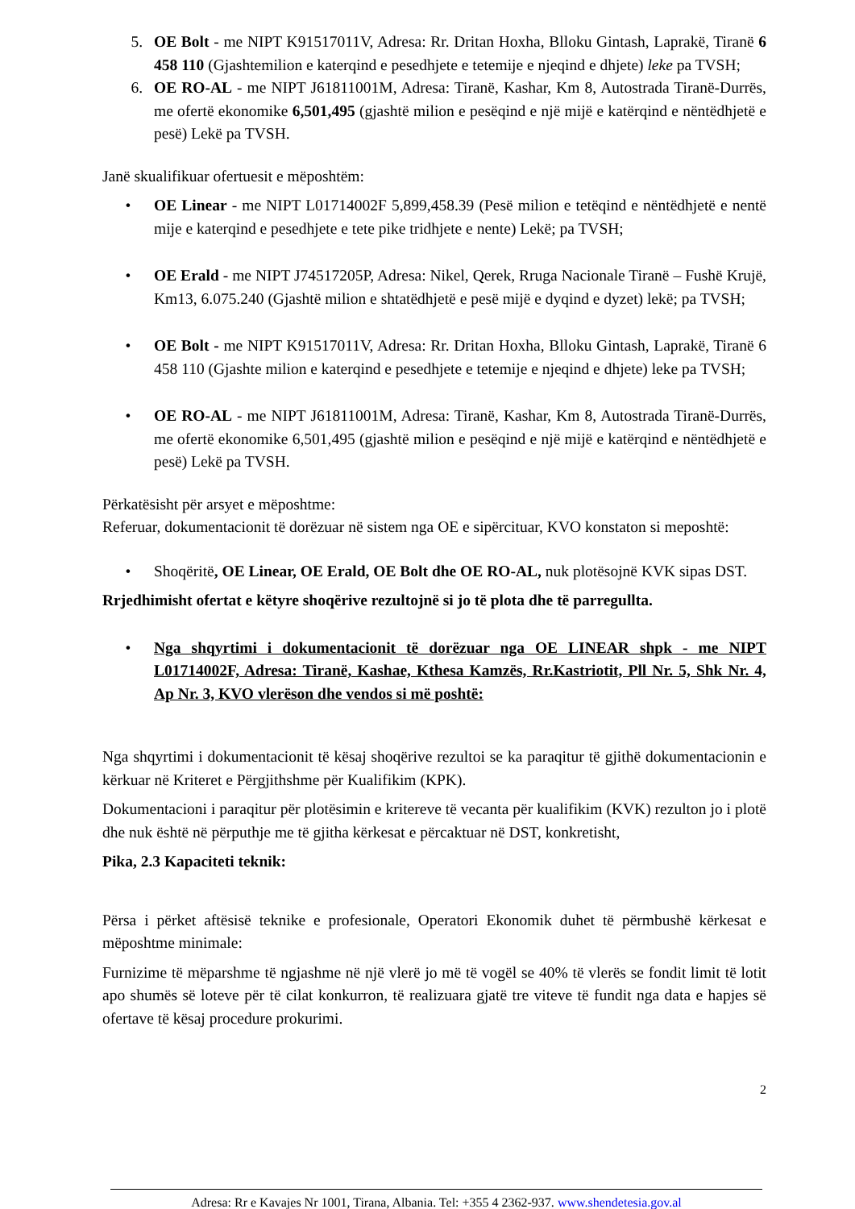5. OE Bolt - me NIPT K91517011V, Adresa: Rr. Dritan Hoxha, Blloku Gintash, Laprakë, Tiranë 6 458 110 (Gjashtemilion e katerqind e pesedhjete e tetemije e njeqind e dhjete) leke pa TVSH;
6. OE RO-AL - me NIPT J61811001M, Adresa: Tiranë, Kashar, Km 8, Autostrada Tiranë-Durrës, me ofertë ekonomike 6,501,495 (gjashtë milion e pesëqind e një mijë e katërqind e nëntëdhjetë e pesë) Lekë pa TVSH.
Janë skualifikuar ofertuesit e mëposhtëm:
• OE Linear - me NIPT L01714002F 5,899,458.39 (Pesë milion e tetëqind e nëntëdhjetë e nentë mije e katerqind e pesedhjete e tete pike tridhjete e nente) Lekë; pa TVSH;
• OE Erald - me NIPT J74517205P, Adresa: Nikel, Qerek, Rruga Nacionale Tiranë – Fushë Krujë, Km13, 6.075.240 (Gjashtë milion e shtatëdhjetë e pesë mijë e dyqind e dyzet) lekë; pa TVSH;
• OE Bolt - me NIPT K91517011V, Adresa: Rr. Dritan Hoxha, Blloku Gintash, Laprakë, Tiranë 6 458 110 (Gjashte milion e katerqind e pesedhjete e tetemije e njeqind e dhjete) leke pa TVSH;
• OE RO-AL - me NIPT J61811001M, Adresa: Tiranë, Kashar, Km 8, Autostrada Tiranë-Durrës, me ofertë ekonomike 6,501,495 (gjashtë milion e pesëqind e një mijë e katërqind e nëntëdhjetë e pesë) Lekë pa TVSH.
Përkatësisht për arsyet e mëposhtme:
Referuar, dokumentacionit të dorëzuar në sistem nga OE e sipërcituar, KVO konstaton si meposhtë:
• Shoqëritë, OE Linear, OE Erald, OE Bolt dhe OE RO-AL, nuk plotësojnë KVK sipas DST.
Rrjedhimisht ofertat e këtyre shoqërive rezultojnë si jo të plota dhe të parregullta.
• Nga shqyrtimi i dokumentacionit të dorëzuar nga OE LINEAR shpk - me NIPT L01714002F, Adresa: Tiranë, Kashae, Kthesa Kamzës, Rr.Kastriotit, Pll Nr. 5, Shk Nr. 4, Ap Nr. 3, KVO vlerëson dhe vendos si më poshtë:
Nga shqyrtimi i dokumentacionit të kësaj shoqërive rezultoi se ka paraqitur të gjithë dokumentacionin e kërkuar në Kriteret e Përgjithshme për Kualifikim (KPK).
Dokumentacioni i paraqitur për plotësimin e kritereve të vecanta për kualifikim (KVK) rezulton jo i plotë dhe nuk është në përputhje me të gjitha kërkesat e përcaktuar në DST, konkretisht,
Pika, 2.3 Kapaciteti teknik:
Përsa i përket aftësisë teknike e profesionale, Operatori Ekonomik duhet të përmbushë kërkesat e mëposhtme minimale:
Furnizime të mëparshme të ngjashme në një vlerë jo më të vogël se 40% të vlerës se fondit limit të lotit apo shumës së loteve për të cilat konkurron, të realizuara gjatë tre viteve të fundit nga data e hapjes së ofertave të kësaj procedure prokurimi.
2
Adresa: Rr e Kavajes Nr 1001, Tirana, Albania. Tel: +355 4 2362-937. www.shendetesia.gov.al